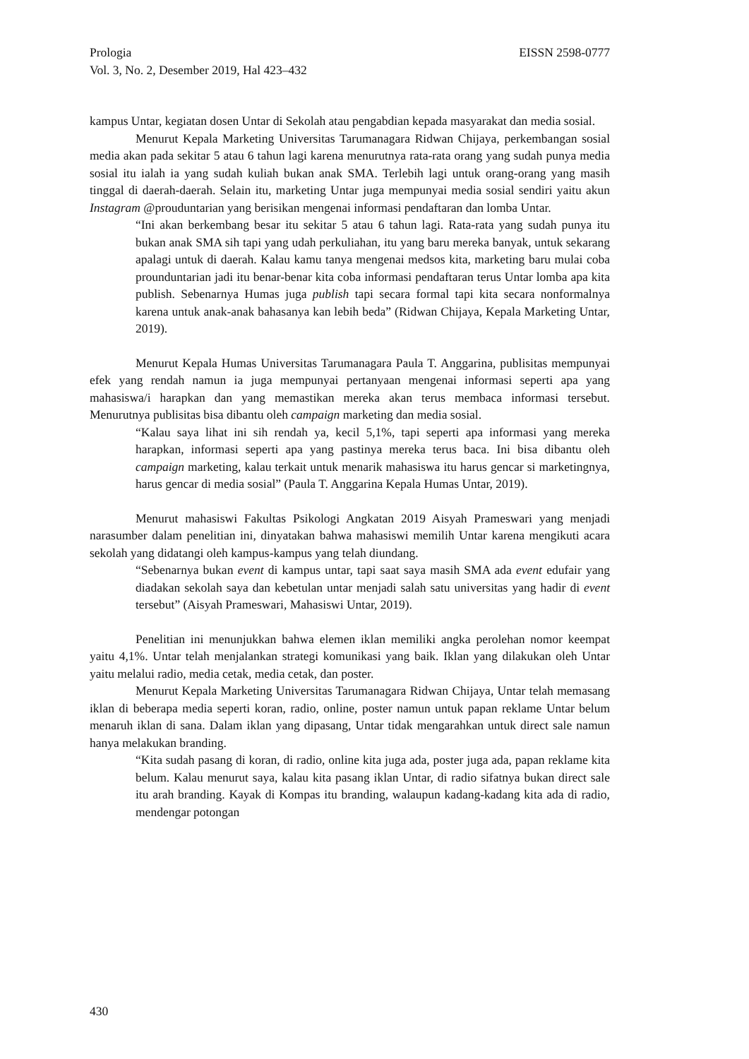Prologia EISSN 2598-0777
Vol. 3, No. 2, Desember 2019, Hal 423–432
kampus Untar, kegiatan dosen Untar di Sekolah atau pengabdian kepada masyarakat dan media sosial.
Menurut Kepala Marketing Universitas Tarumanagara Ridwan Chijaya, perkembangan sosial media akan pada sekitar 5 atau 6 tahun lagi karena menurutnya rata-rata orang yang sudah punya media sosial itu ialah ia yang sudah kuliah bukan anak SMA. Terlebih lagi untuk orang-orang yang masih tinggal di daerah-daerah. Selain itu, marketing Untar juga mempunyai media sosial sendiri yaitu akun Instagram @prouduntarian yang berisikan mengenai informasi pendaftaran dan lomba Untar.
“Ini akan berkembang besar itu sekitar 5 atau 6 tahun lagi. Rata-rata yang sudah punya itu bukan anak SMA sih tapi yang udah perkuliahan, itu yang baru mereka banyak, untuk sekarang apalagi untuk di daerah. Kalau kamu tanya mengenai medsos kita, marketing baru mulai coba prounduntarian jadi itu benar-benar kita coba informasi pendaftaran terus Untar lomba apa kita publish. Sebenarnya Humas juga publish tapi secara formal tapi kita secara nonformalnya karena untuk anak-anak bahasanya kan lebih beda” (Ridwan Chijaya, Kepala Marketing Untar, 2019).
Menurut Kepala Humas Universitas Tarumanagara Paula T. Anggarina, publisitas mempunyai efek yang rendah namun ia juga mempunyai pertanyaan mengenai informasi seperti apa yang mahasiswa/i harapkan dan yang memastikan mereka akan terus membaca informasi tersebut. Menurutnya publisitas bisa dibantu oleh campaign marketing dan media sosial.
“Kalau saya lihat ini sih rendah ya, kecil 5,1%, tapi seperti apa informasi yang mereka harapkan, informasi seperti apa yang pastinya mereka terus baca. Ini bisa dibantu oleh campaign marketing, kalau terkait untuk menarik mahasiswa itu harus gencar si marketingnya, harus gencar di media sosial” (Paula T. Anggarina Kepala Humas Untar, 2019).
Menurut mahasiswi Fakultas Psikologi Angkatan 2019 Aisyah Prameswari yang menjadi narasumber dalam penelitian ini, dinyatakan bahwa mahasiswi memilih Untar karena mengikuti acara sekolah yang didatangi oleh kampus-kampus yang telah diundang.
“Sebenarnya bukan event di kampus untar, tapi saat saya masih SMA ada event edufair yang diadakan sekolah saya dan kebetulan untar menjadi salah satu universitas yang hadir di event tersebut” (Aisyah Prameswari, Mahasiswi Untar, 2019).
Penelitian ini menunjukkan bahwa elemen iklan memiliki angka perolehan nomor keempat yaitu 4,1%. Untar telah menjalankan strategi komunikasi yang baik. Iklan yang dilakukan oleh Untar yaitu melalui radio, media cetak, media cetak, dan poster.
Menurut Kepala Marketing Universitas Tarumanagara Ridwan Chijaya, Untar telah memasang iklan di beberapa media seperti koran, radio, online, poster namun untuk papan reklame Untar belum menaruh iklan di sana. Dalam iklan yang dipasang, Untar tidak mengarahkan untuk direct sale namun hanya melakukan branding.
“Kita sudah pasang di koran, di radio, online kita juga ada, poster juga ada, papan reklame kita belum. Kalau menurut saya, kalau kita pasang iklan Untar, di radio sifatnya bukan direct sale itu arah branding. Kayak di Kompas itu branding, walaupun kadang-kadang kita ada di radio, mendengar potongan
430